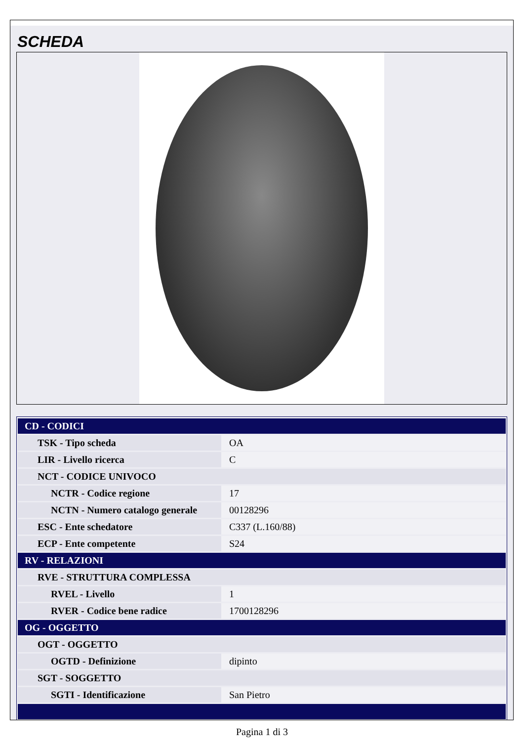SCHEDA
| CD - CODICI | |
| TSK - Tipo scheda | OA |
| LIR - Livello ricerca | C |
| NCT - CODICE UNIVOCO | |
| NCTR - Codice regione | 17 |
| NCTN - Numero catalogo generale | 00128296 |
| ESC - Ente schedatore | C337 (L.160/88) |
| ECP - Ente competente | S24 |
| RV - RELAZIONI | |
| RVE - STRUTTURA COMPLESSA | |
| RVEL - Livello | 1 |
| RVER - Codice bene radice | 1700128296 |
| OG - OGGETTO | |
| OGT - OGGETTO | |
| OGTD - Definizione | dipinto |
| SGT - SOGGETTO | |
| SGTI - Identificazione | San Pietro |
Pagina 1 di 3